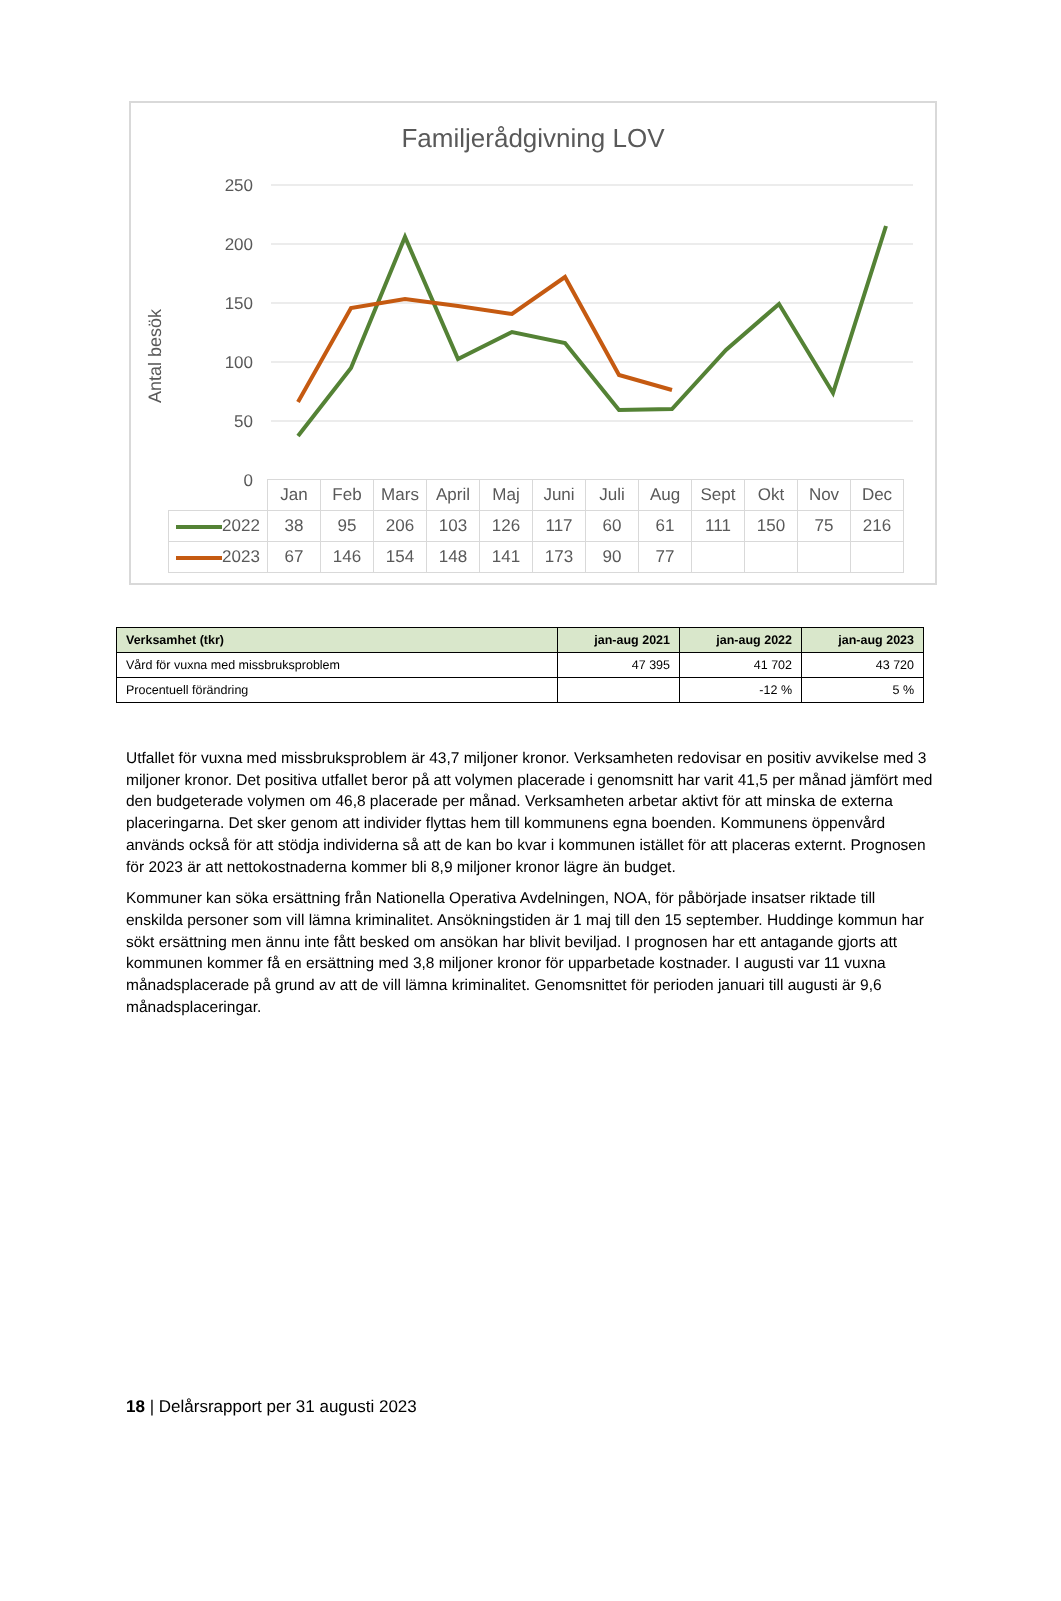Familjerådgivning LOV
Antal besök
250
200
150
100
50
0
| | Jan | Feb | Mars | April | Maj | Juni | Juli | Aug | Sept | Okt | Nov | Dec |
| 2022 | 38 | 95 | 206 | 103 | 126 | 117 | 60 | 61 | 111 | 150 | 75 | 216 |
| 2023 | 67 | 146 | 154 | 148 | 141 | 173 | 90 | 77 | | | | |
| Verksamhet (tkr) | jan-aug 2021 | jan-aug 2022 | jan-aug 2023 |
| --- | --- | --- | --- |
| Vård för vuxna med missbruksproblem | 47 395 | 41 702 | 43 720 |
| Procentuell förändring | | -12 % | 5 % |
Utfallet för vuxna med missbruksproblem är 43,7 miljoner kronor. Verksamheten redovisar en positiv avvikelse med 3 miljoner kronor. Det positiva utfallet beror på att volymen placerade i genomsnitt har varit 41,5 per månad jämfört med den budgeterade volymen om 46,8 placerade per månad. Verksamheten arbetar aktivt för att minska de externa placeringarna. Det sker genom att individer flyttas hem till kommunens egna boenden. Kommunens öppenvård används också för att stödja individerna så att de kan bo kvar i kommunen istället för att placeras externt. Prognosen för 2023 är att nettokostnaderna kommer bli 8,9 miljoner kronor lägre än budget.
Kommuner kan söka ersättning från Nationella Operativa Avdelningen, NOA, för påbörjade insatser riktade till enskilda personer som vill lämna kriminalitet. Ansökningstiden är 1 maj till den 15 september. Huddinge kommun har sökt ersättning men ännu inte fått besked om ansökan har blivit beviljad. I prognosen har ett antagande gjorts att kommunen kommer få en ersättning med 3,8 miljoner kronor för upparbetade kostnader. I augusti var 11 vuxna månadsplacerade på grund av att de vill lämna kriminalitet. Genomsnittet för perioden januari till augusti är 9,6 månadsplaceringar.
18 | Delårsrapport per 31 augusti 2023